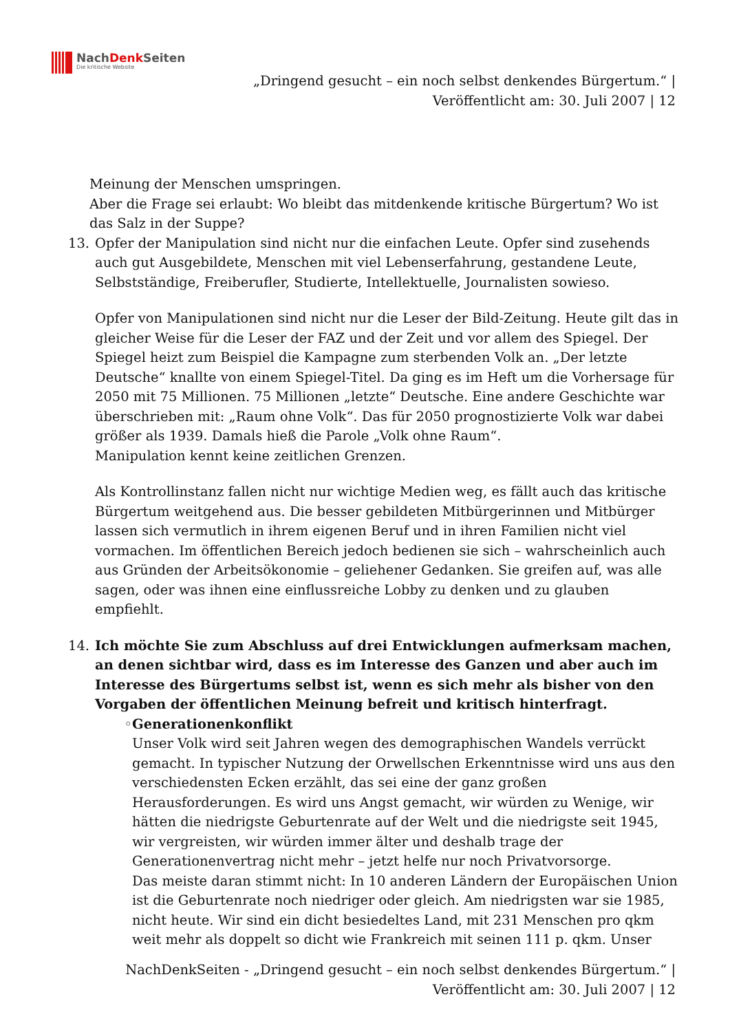NachDenk Seiten
Die kritische Website
„Dringend gesucht – ein noch selbst denkendes Bürgertum.“ |
Veröffentlicht am: 30. Juli 2007 | 12
Meinung der Menschen umspringen.
Aber die Frage sei erlaubt: Wo bleibt das mitdenkende kritische Bürgertum? Wo ist das Salz in der Suppe?
13. Opfer der Manipulation sind nicht nur die einfachen Leute. Opfer sind zusehends auch gut Ausgebildete, Menschen mit viel Lebenserfahrung, gestandene Leute, Selbstständige, Freiberufler, Studierte, Intellektuelle, Journalisten sowieso.
Opfer von Manipulationen sind nicht nur die Leser der Bild-Zeitung. Heute gilt das in gleicher Weise für die Leser der FAZ und der Zeit und vor allem des Spiegel. Der Spiegel heizt zum Beispiel die Kampagne zum sterbenden Volk an. „Der letzte Deutsche“ knallte von einem Spiegel-Titel. Da ging es im Heft um die Vorhersage für 2050 mit 75 Millionen. 75 Millionen „letzte“ Deutsche. Eine andere Geschichte war überschrieben mit: „Raum ohne Volk“. Das für 2050 prognostizierte Volk war dabei größer als 1939. Damals hieß die Parole „Volk ohne Raum“.
Manipulation kennt keine zeitlichen Grenzen.
Als Kontrollinstanz fallen nicht nur wichtige Medien weg, es fällt auch das kritische Bürgertum weitgehend aus. Die besser gebildeten Mitbürgerinnen und Mitbürger lassen sich vermutlich in ihrem eigenen Beruf und in ihren Familien nicht viel vormachen. Im öffentlichen Bereich jedoch bedienen sie sich – wahrscheinlich auch aus Gründen der Arbeitsökonomie – geliehener Gedanken. Sie greifen auf, was alle sagen, oder was ihnen eine einflussreiche Lobby zu denken und zu glauben empfiehlt.
14. Ich möchte Sie zum Abschluss auf drei Entwicklungen aufmerksam machen, an denen sichtbar wird, dass es im Interesse des Ganzen und aber auch im Interesse des Bürgertums selbst ist, wenn es sich mehr als bisher von den Vorgaben der öffentlichen Meinung befreit und kritisch hinterfragt.
◦ Generationenkonflikt
Unser Volk wird seit Jahren wegen des demographischen Wandels verrückt gemacht. In typischer Nutzung der Orwellschen Erkenntnisse wird uns aus den verschiedensten Ecken erzählt, das sei eine der ganz großen Herausforderungen. Es wird uns Angst gemacht, wir würden zu Wenige, wir hätten die niedrigste Geburtenrate auf der Welt und die niedrigste seit 1945, wir vergreisten, wir würden immer älter und deshalb trage der Generationenvertrag nicht mehr – jetzt helfe nur noch Privatvorsorge.
Das meiste daran stimmt nicht: In 10 anderen Ländern der Europäischen Union ist die Geburtenrate noch niedriger oder gleich. Am niedrigsten war sie 1985, nicht heute. Wir sind ein dicht besiedeltes Land, mit 231 Menschen pro qkm weit mehr als doppelt so dicht wie Frankreich mit seinen 111 p. qkm. Unser
NachDenkSeiten - „Dringend gesucht – ein noch selbst denkendes Bürgertum.“ |
Veröffentlicht am: 30. Juli 2007 | 12